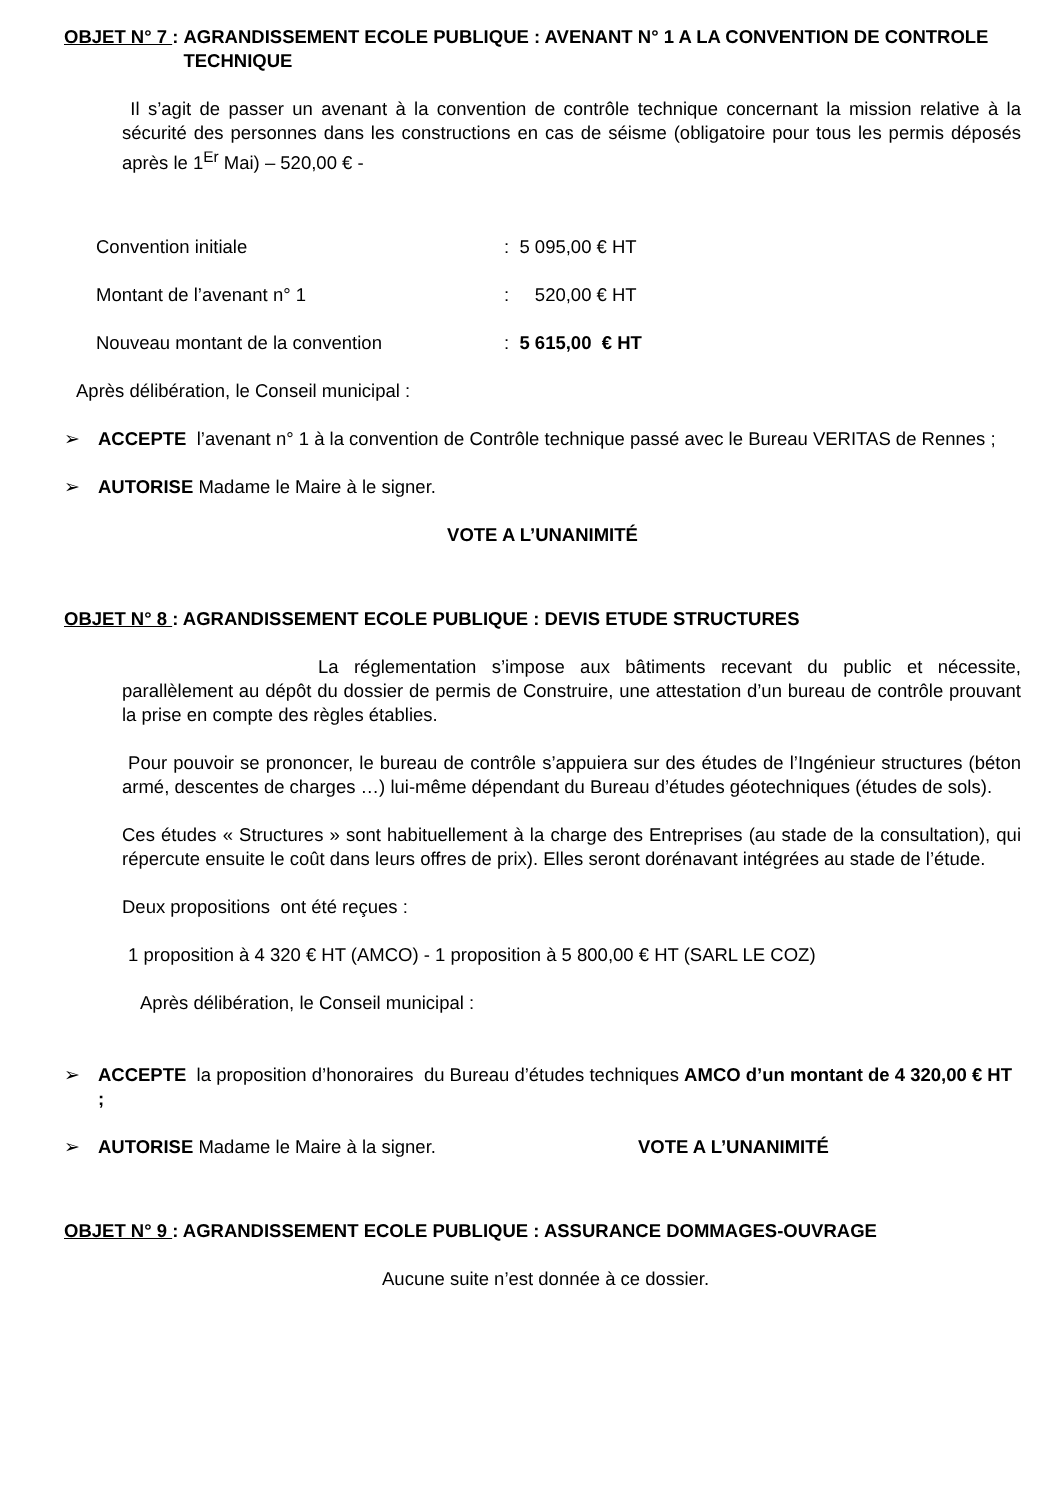OBJET N° 7 : AGRANDISSEMENT ECOLE PUBLIQUE : AVENANT N° 1 A LA CONVENTION DE CONTROLE TECHNIQUE
Il s’agit de passer un avenant à la convention de contrôle technique concernant la mission relative à la sécurité des personnes dans les constructions en cas de séisme (obligatoire pour tous les permis déposés après le 1<sup>Er</sup> Mai) – 520,00 € -
Convention initiale: 5 095,00 € HT
Montant de l’avenant n° 1: 520,00 € HT
Nouveau montant de la convention: 5 615,00 € HT
Après délibération, le Conseil municipal :
➢ ACCEPTE l’avenant n° 1 à la convention de Contrôle technique passé avec le Bureau VERITAS de Rennes ;
➢ AUTORISE Madame le Maire à le signer.
VOTE A L’UNANIMITÉ
OBJET N° 8 : AGRANDISSEMENT ECOLE PUBLIQUE : DEVIS ETUDE STRUCTURES
La réglementation s’impose aux bâtiments recevant du public et nécessite, parallèlement au dépôt du dossier de permis de Construire, une attestation d’un bureau de contrôle prouvant la prise en compte des règles établies.
Pour pouvoir se prononcer, le bureau de contrôle s’appuiera sur des études de l’Ingénieur structures (béton armé, descentes de charges …) lui-même dépendant du Bureau d’études géotechniques (études de sols).
Ces études « Structures » sont habituellement à la charge des Entreprises (au stade de la consultation), qui répercute ensuite le coût dans leurs offres de prix). Elles seront dorénavant intégrées au stade de l’étude.
Deux propositions ont été reçues :
1 proposition à 4 320 € HT (AMCO) - 1 proposition à 5 800,00 € HT (SARL LE COZ)
Après délibération, le Conseil municipal :
➢ ACCEPTE la proposition d’honoraires du Bureau d’études techniques AMCO d’un montant de 4 320,00 € HT ;
➢ AUTORISE Madame le Maire à la signer. VOTE A L’UNANIMITÉ
OBJET N° 9 : AGRANDISSEMENT ECOLE PUBLIQUE : ASSURANCE DOMMAGES-OUVRAGE
Aucune suite n’est donnée à ce dossier.